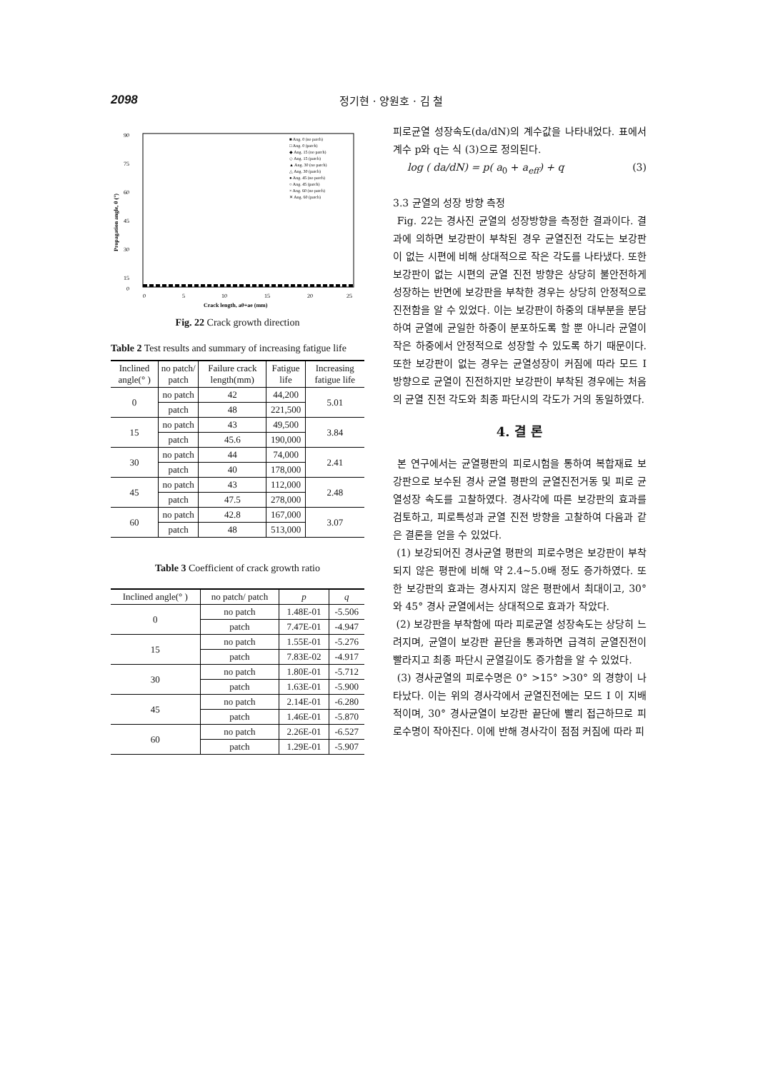2098 정기현 · 양원호 · 김 철
90
75
60
45
30
15
0
0
5
10
15
20
25
Crack length, a0+ae (mm)
Propagation angle, θ (°)
■ Ang. 0 (no patch)
□ Ang. 0 (patch)
◆ Ang. 15 (no patch)
◇ Ang. 15 (patch)
▲ Ang. 30 (no patch)
△ Ang. 30 (patch)
● Ang. 45 (no patch)
○ Ang. 45 (patch)
× Ang. 60 (no patch)
✕ Ang. 60 (patch)
Fig. 22 Crack growth direction
Table 2 Test results and summary of increasing fatigue life
| Inclined angle(° ) | no patch/ patch | Failure crack length(mm) | Fatigue life | Increasing fatigue life |
| --- | --- | --- | --- | --- |
| 0 | no patch | 42 | 44,200 | 5.01 |
| | patch | 48 | 221,500 | |
| 15 | no patch | 43 | 49,500 | 3.84 |
| | patch | 45.6 | 190,000 | |
| 30 | no patch | 44 | 74,000 | 2.41 |
| | patch | 40 | 178,000 | |
| 45 | no patch | 43 | 112,000 | 2.48 |
| | patch | 47.5 | 278,000 | |
| 60 | no patch | 42.8 | 167,000 | 3.07 |
| | patch | 48 | 513,000 | |
Table 3 Coefficient of crack growth ratio
| Inclined angle(° ) | no patch/ patch | p | q |
| --- | --- | --- | --- |
| 0 | no patch | 1.48E-01 | -5.506 |
| | patch | 7.47E-01 | -4.947 |
| 15 | no patch | 1.55E-01 | -5.276 |
| | patch | 7.83E-02 | -4.917 |
| 30 | no patch | 1.80E-01 | -5.712 |
| | patch | 1.63E-01 | -5.900 |
| 45 | no patch | 2.14E-01 | -6.280 |
| | patch | 1.46E-01 | -5.870 |
| 60 | no patch | 2.26E-01 | -6.527 |
| | patch | 1.29E-01 | -5.907 |
피로균열 성장속도(da/dN)의 계수값을 나타내었다. 표에서 계수 p와 q는 식 (3)으로 정의된다.
log ( da/dN) = p( a<sub>0</sub> + a<sub>eff</sub>) + q (3)
3.3 균열의 성장 방향 측정
Fig. 22는 경사진 균열의 성장방향을 측정한 결과이다. 결과에 의하면 보강판이 부착된 경우 균열진전 각도는 보강판이 없는 시편에 비해 상대적으로 작은 각도를 나타냈다. 또한 보강판이 없는 시편의 균열 진전 방향은 상당히 불안전하게 성장하는 반면에 보강판을 부착한 경우는 상당히 안정적으로 진전함을 알 수 있었다. 이는 보강판이 하중의 대부분을 분담하여 균열에 균일한 하중이 분포하도록 할 뿐 아니라 균열이 작은 하중에서 안정적으로 성장할 수 있도록 하기 때문이다. 또한 보강판이 없는 경우는 균열성장이 커짐에 따라 모드 I 방향으로 균열이 진전하지만 보강판이 부착된 경우에는 처음의 균열 진전 각도와 최종 파단시의 각도가 거의 동일하였다.
4. 결 론
본 연구에서는 균열평판의 피로시험을 통하여 복합재료 보강판으로 보수된 경사 균열 평판의 균열진전거동 및 피로 균열성장 속도를 고찰하였다. 경사각에 따른 보강판의 효과를 검토하고, 피로특성과 균열 진전 방향을 고찰하여 다음과 같은 결론을 얻을 수 있었다.
(1) 보강되어진 경사균열 평판의 피로수명은 보강판이 부착되지 않은 평판에 비해 약 2.4~5.0배 정도 증가하였다. 또한 보강판의 효과는 경사지지 않은 평판에서 최대이고, 30° 와 45° 경사 균열에서는 상대적으로 효과가 작았다.
(2) 보강판을 부착함에 따라 피로균열 성장속도는 상당히 느려지며, 균열이 보강판 끝단을 통과하면 급격히 균열진전이 빨라지고 최종 파단시 균열길이도 증가함을 알 수 있었다.
(3) 경사균열의 피로수명은 0° >15° >30° 의 경향이 나타났다. 이는 위의 경사각에서 균열진전에는 모드 I 이 지배적이며, 30° 경사균열이 보강판 끝단에 빨리 접근하므로 피로수명이 작아진다. 이에 반해 경사각이 점점 커짐에 따라 피